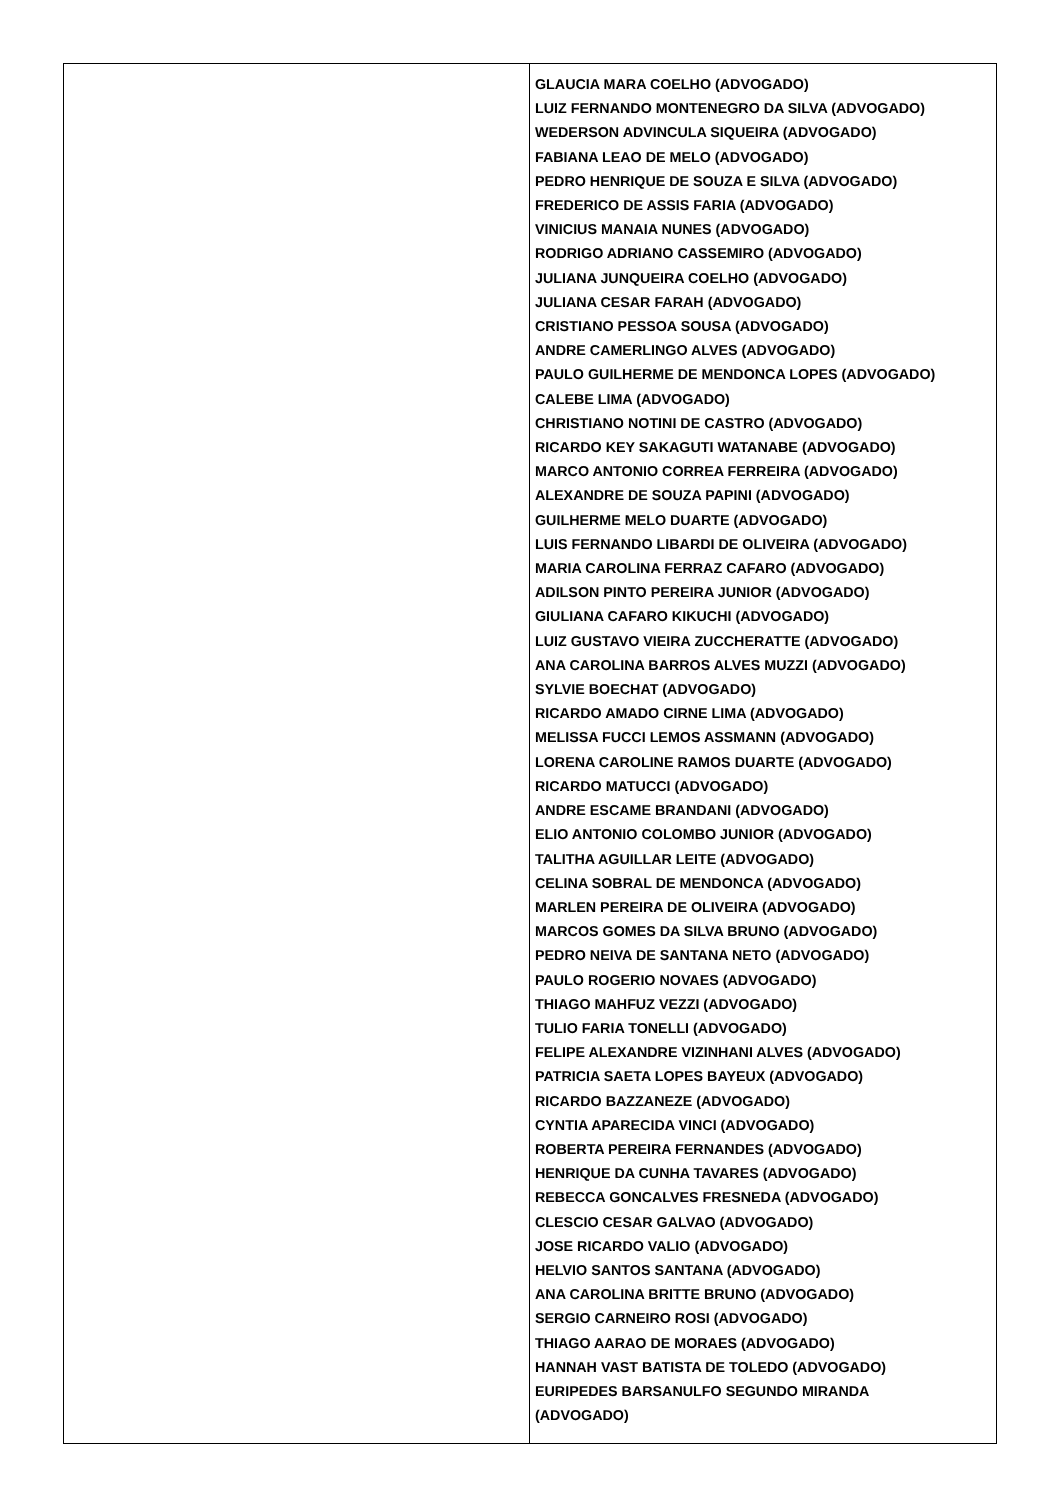| | GLAUCIA MARA COELHO (ADVOGADO) LUIZ FERNANDO MONTENEGRO DA SILVA (ADVOGADO) WEDERSON ADVINCULA SIQUEIRA (ADVOGADO) FABIANA LEAO DE MELO (ADVOGADO) PEDRO HENRIQUE DE SOUZA E SILVA (ADVOGADO) FREDERICO DE ASSIS FARIA (ADVOGADO) VINICIUS MANAIA NUNES (ADVOGADO) RODRIGO ADRIANO CASSEMIRO (ADVOGADO) JULIANA JUNQUEIRA COELHO (ADVOGADO) JULIANA CESAR FARAH (ADVOGADO) CRISTIANO PESSOA SOUSA (ADVOGADO) ANDRE CAMERLINGO ALVES (ADVOGADO) PAULO GUILHERME DE MENDONCA LOPES (ADVOGADO) CALEBE LIMA (ADVOGADO) CHRISTIANO NOTINI DE CASTRO (ADVOGADO) RICARDO KEY SAKAGUTI WATANABE (ADVOGADO) MARCO ANTONIO CORREA FERREIRA (ADVOGADO) ALEXANDRE DE SOUZA PAPINI (ADVOGADO) GUILHERME MELO DUARTE (ADVOGADO) LUIS FERNANDO LIBARDI DE OLIVEIRA (ADVOGADO) MARIA CAROLINA FERRAZ CAFARO (ADVOGADO) ADILSON PINTO PEREIRA JUNIOR (ADVOGADO) GIULIANA CAFARO KIKUCHI (ADVOGADO) LUIZ GUSTAVO VIEIRA ZUCCHERATTE (ADVOGADO) ANA CAROLINA BARROS ALVES MUZZI (ADVOGADO) SYLVIE BOECHAT (ADVOGADO) RICARDO AMADO CIRNE LIMA (ADVOGADO) MELISSA FUCCI LEMOS ASSMANN (ADVOGADO) LORENA CAROLINE RAMOS DUARTE (ADVOGADO) RICARDO MATUCCI (ADVOGADO) ANDRE ESCAME BRANDANI (ADVOGADO) ELIO ANTONIO COLOMBO JUNIOR (ADVOGADO) TALITHA AGUILLAR LEITE (ADVOGADO) CELINA SOBRAL DE MENDONCA (ADVOGADO) MARLEN PEREIRA DE OLIVEIRA (ADVOGADO) MARCOS GOMES DA SILVA BRUNO (ADVOGADO) PEDRO NEIVA DE SANTANA NETO (ADVOGADO) PAULO ROGERIO NOVAES (ADVOGADO) THIAGO MAHFUZ VEZZI (ADVOGADO) TULIO FARIA TONELLI (ADVOGADO) FELIPE ALEXANDRE VIZINHANI ALVES (ADVOGADO) PATRICIA SAETA LOPES BAYEUX (ADVOGADO) RICARDO BAZZANEZE (ADVOGADO) CYNTIA APARECIDA VINCI (ADVOGADO) ROBERTA PEREIRA FERNANDES (ADVOGADO) HENRIQUE DA CUNHA TAVARES (ADVOGADO) REBECCA GONCALVES FRESNEDA (ADVOGADO) CLESCIO CESAR GALVAO (ADVOGADO) JOSE RICARDO VALIO (ADVOGADO) HELVIO SANTOS SANTANA (ADVOGADO) ANA CAROLINA BRITTE BRUNO (ADVOGADO) SERGIO CARNEIRO ROSI (ADVOGADO) THIAGO AARAO DE MORAES (ADVOGADO) HANNAH VAST BATISTA DE TOLEDO (ADVOGADO) EURIPEDES BARSANULFO SEGUNDO MIRANDA (ADVOGADO) |